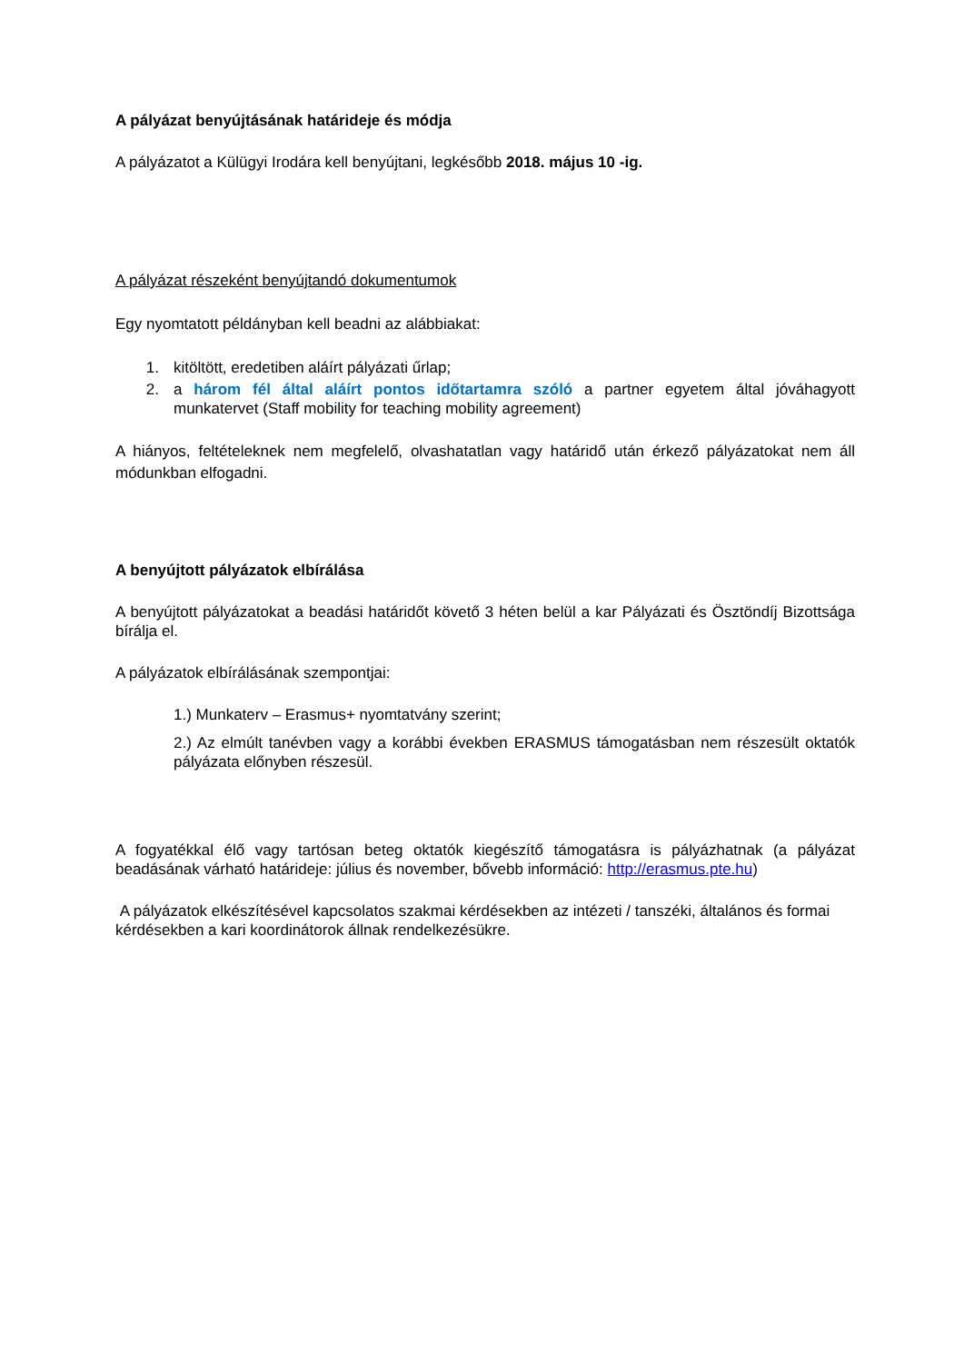A pályázat benyújtásának határideje és módja
A pályázatot a Külügyi Irodára kell benyújtani, legkésőbb 2018. május 10 -ig.
A pályázat részeként benyújtandó dokumentumok
Egy nyomtatott példányban kell beadni az alábbiakat:
1. kitöltött, eredetiben aláírt pályázati űrlap;
2. a három fél által aláírt pontos időtartamra szóló a partner egyetem által jóváhagyott munkatervet (Staff mobility for teaching mobility agreement)
A hiányos, feltételeknek nem megfelelő, olvashatatlan vagy határidő után érkező pályázatokat nem áll módunkban elfogadni.
A benyújtott pályázatok elbírálása
A benyújtott pályázatokat a beadási határidőt követő 3 héten belül a kar Pályázati és Ösztöndíj Bizottsága bírálja el.
A pályázatok elbírálásának szempontjai:
1.) Munkaterv – Erasmus+ nyomtatvány szerint;
2.) Az elmúlt tanévben vagy a korábbi években ERASMUS támogatásban nem részesült oktatók pályázata előnyben részesül.
A fogyatékkal élő vagy tartósan beteg oktatók kiegészítő támogatásra is pályázhatnak (a pályázat beadásának várható határideje: július és november, bővebb információ: http://erasmus.pte.hu)
A pályázatok elkészítésével kapcsolatos szakmai kérdésekben az intézeti / tanszéki, általános és formai kérdésekben a kari koordinátorok állnak rendelkezésükre.